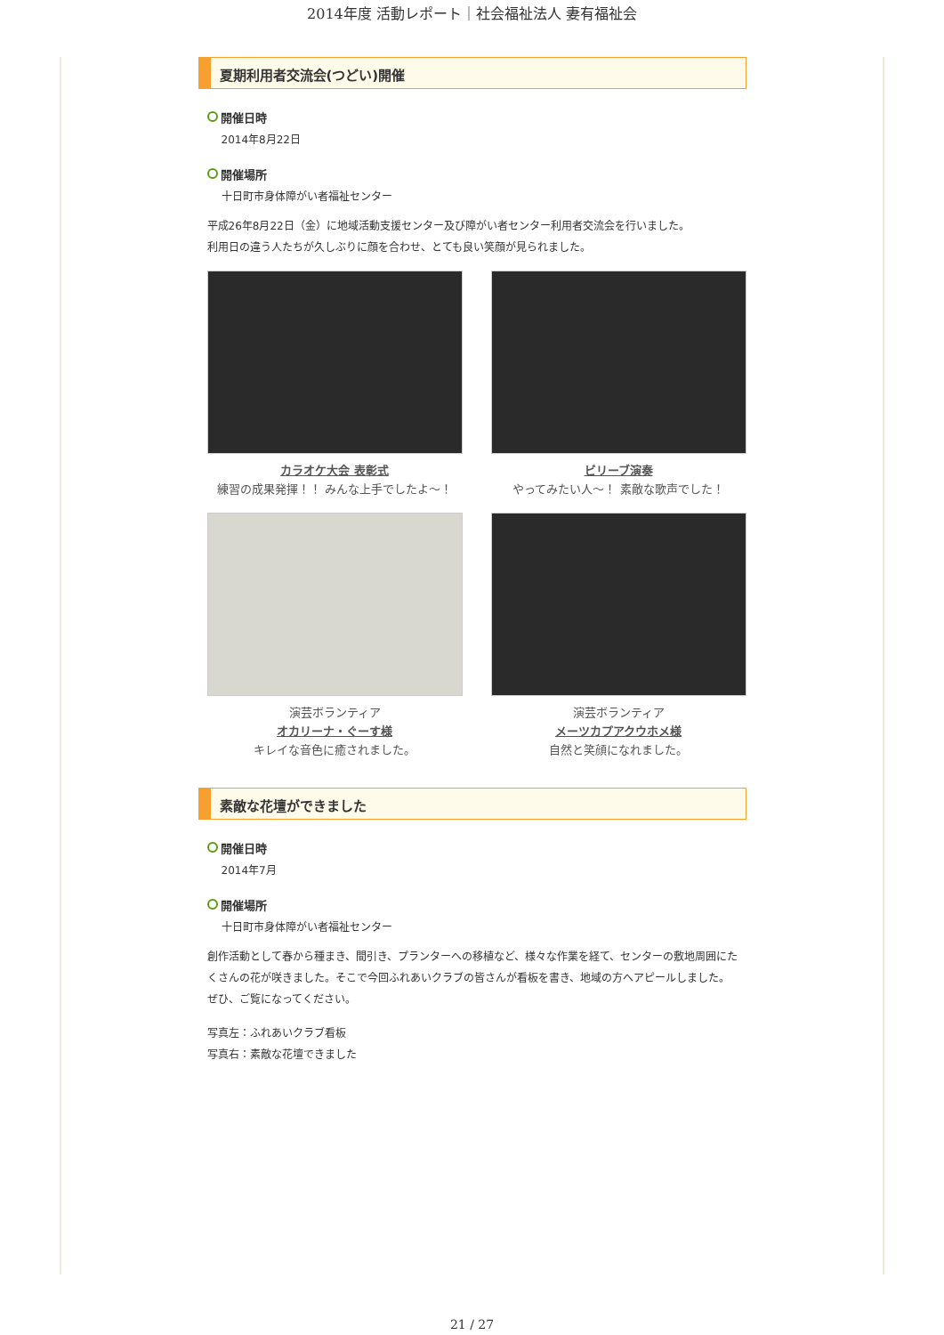2014年度 活動レポート｜社会福祉法人 妻有福祉会
夏期利用者交流会(つどい)開催
開催日時
2014年8月22日
開催場所
十日町市身体障がい者福祉センター
平成26年8月22日（金）に地域活動支援センター及び障がい者センター利用者交流会を行いました。
利用日の違う人たちが久しぶりに顔を合わせ、とても良い笑顔が見られました。
カラオケ大会 表彰式
練習の成果発揮！！ みんな上手でしたよ～！
ビリーブ演奏
やってみたい人～！ 素敵な歌声でした！
演芸ボランティア
オカリーナ・ぐーす様
キレイな音色に癒されました。
演芸ボランティア
メーツカプアクウホメ様
自然と笑顔になれました。
素敵な花壇ができました
開催日時
2014年7月
開催場所
十日町市身体障がい者福祉センター
創作活動として春から種まき、間引き、プランターへの移植など、様々な作業を経て、センターの敷地周囲にたくさんの花が咲きました。そこで今回ふれあいクラブの皆さんが看板を書き、地域の方へアピールしました。ぜひ、ご覧になってください。
写真左：ふれあいクラブ看板
写真右：素敵な花壇できました
21 / 27